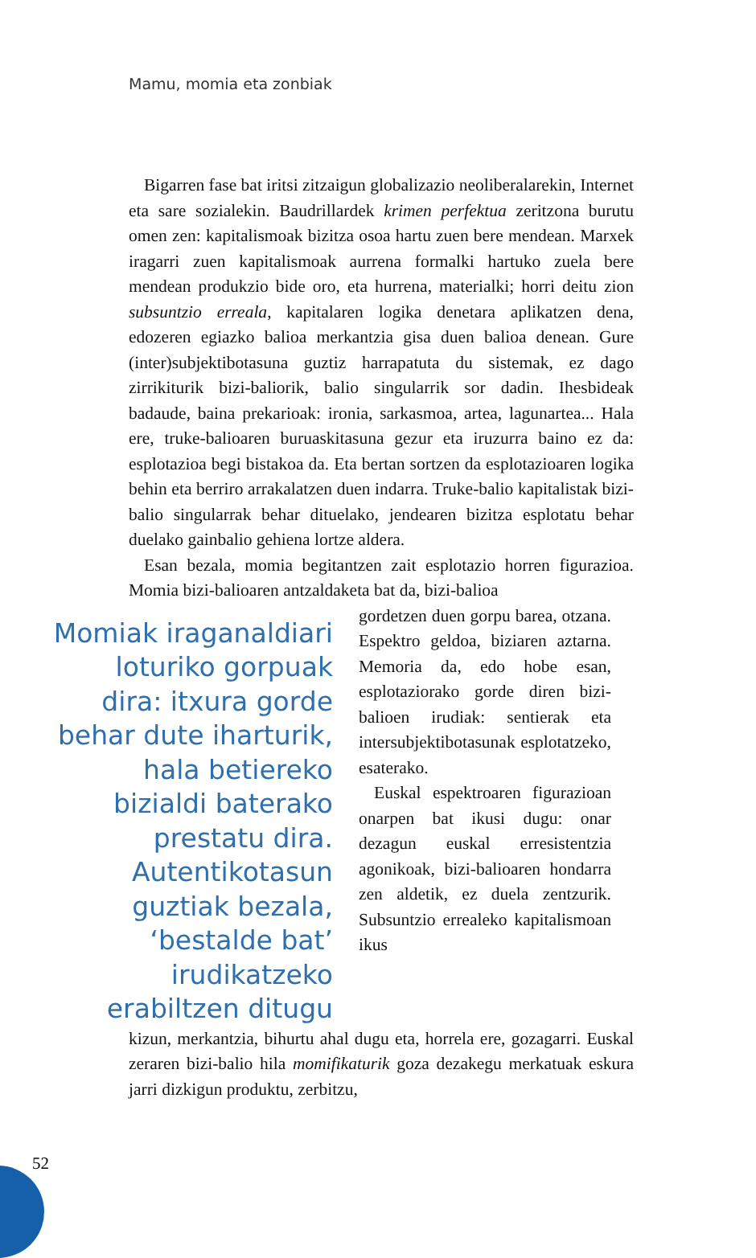Mamu, momia eta zonbiak
Bigarren fase bat iritsi zitzaigun globalizazio neolibera­larekin, Internet eta sare sozialekin. Baudrillardek krimen perfektua zeritzona burutu omen zen: kapitalismoak bizitza osoa hartu zuen bere mendean. Marxek iragarri zuen kapita­lismoak aurrena formalki hartuko zuela bere mendean pro­dukzio bide oro, eta hurrena, materialki; horri deitu zion sub­suntzio erreala, kapitalaren logika denetara aplikatzen dena, edozeren egiazko balioa merkantzia gisa duen balioa denean. Gure (inter)subjektibotasuna guztiz harrapatuta du sistemak, ez dago zirrikiturik bizi-baliorik, balio singularrik sor dadin. Ihesbideak badaude, baina prekarioak: ironia, sarkasmoa, artea, lagunartea... Hala ere, truke-balioaren buruaskitasuna gezur eta iruzurra baino ez da: esplotazioa begi bistakoa da. Eta bertan sortzen da esplotazioaren logika behin eta berriro arrakalatzen duen indarra. Truke-balio kapitalistak bizi-ba­lio singularrak behar dituelako, jendearen bizitza esplotatu behar duelako gainbalio gehiena lortze aldera.
Esan bezala, momia begitantzen zait esplotazio horren figu­razioa. Momia bizi-balioaren antzaldaketa bat da, bizi-balioa
Momiak iraganaldiari loturiko gorpuak dira: itxura gorde behar dute iharturik, hala betiereko bizialdi baterako prestatu dira. Autentikotasun guztiak bezala, ‘bestalde bat’ irudikatzeko erabiltzen ditugu
gordetzen duen gorpu barea, otzana. Espektro geldoa, bizia­ren aztarna. Memoria da, edo hobe esan, esplotaziorako gor­de diren bizi-balioen irudiak: sentierak eta intersubjektibota­sunak esplotatzeko, esaterako.
Euskal espektroaren figura­zioan onarpen bat ikusi dugu: onar dezagun euskal erresis­tentzia agonikoak, bizi-balioa­ren hondarra zen aldetik, ez duela zentzurik. Subsuntzio errealeko kapitalismoan ikus­
kizun, merkantzia, bihurtu ahal dugu eta, horrela ere, goza­garri. Euskal zeraren bizi-balio hila momifikaturik goza de­zakegu merkatuak eskura jarri dizkigun produktu, zerbitzu,
52